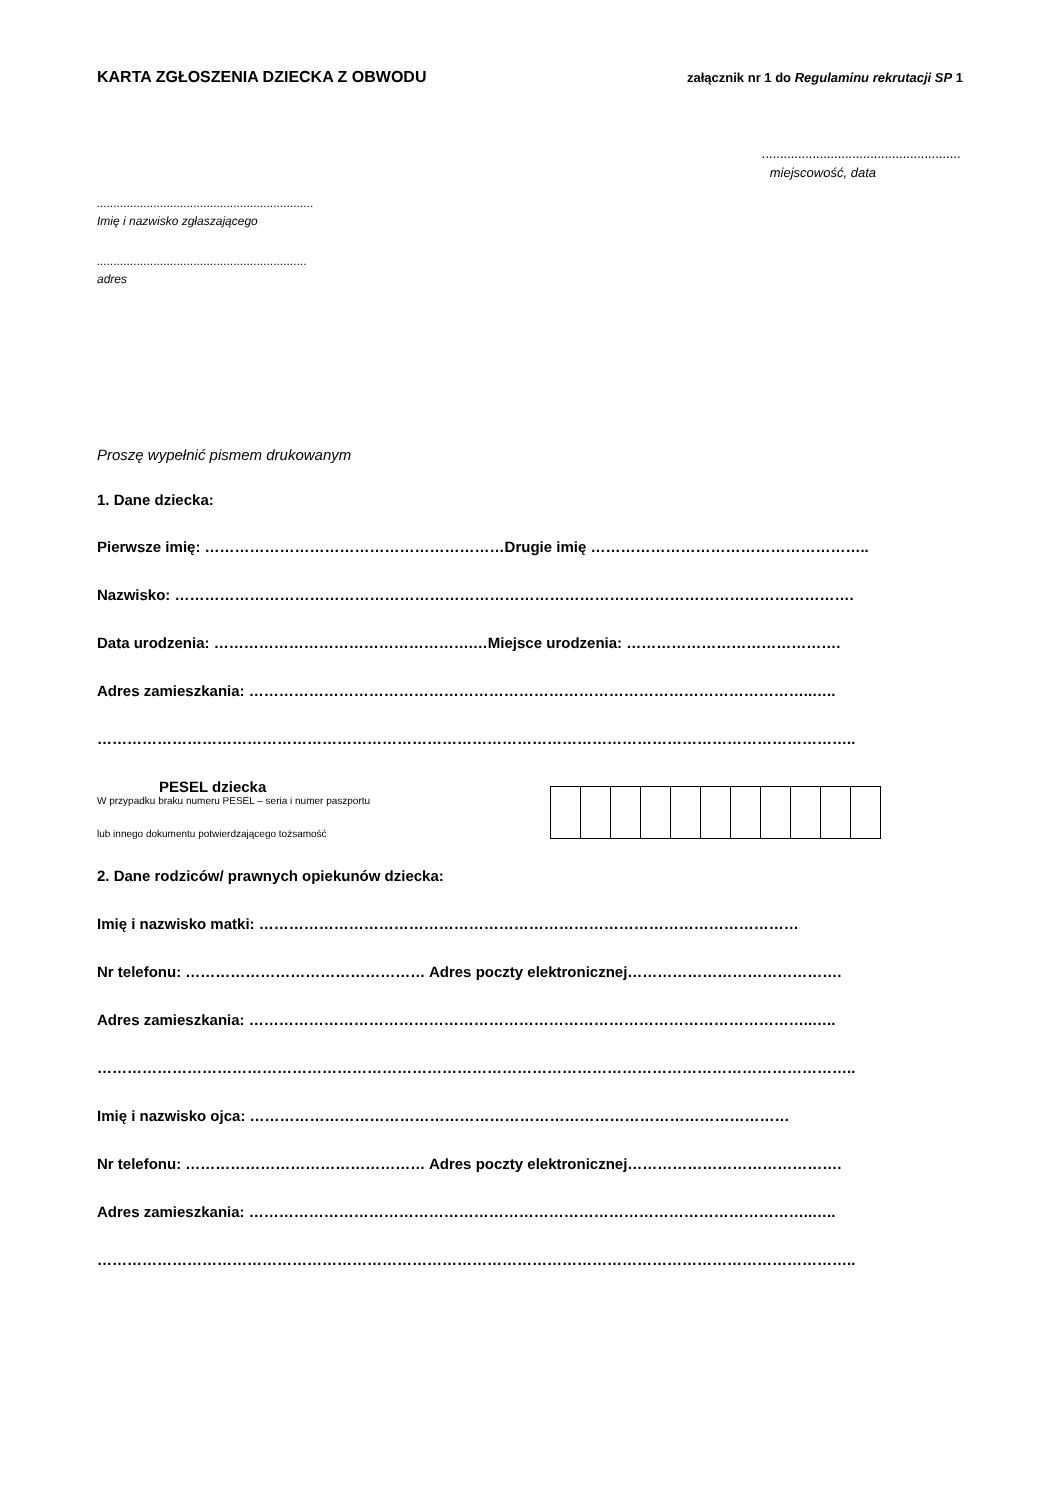KARTA ZGŁOSZENIA DZIECKA Z OBWODU załącznik nr 1 do Regulaminu rekrutacji SP 1
.......................................................
miejscowość, data
.................................................................
Imię i nazwisko zgłaszającego
...............................................................
adres
Proszę wypełnić pismem drukowanym
1. Dane dziecka:
Pierwsze imię: ……………………………………………………Drugie imię ………………………………………………..
Nazwisko: ……………………………………………………………………………………………………………………….
Data urodzenia: …………………………………………….…Miejsce urodzenia: …………………………………….
Adres zamieszkania: …………………………………………………………………………………………………..…..
……………………………………………………………………………………………………………………………………..
PESEL dziecka
W przypadku braku numeru PESEL – seria i numer paszportu
lub innego dokumentu potwierdzającego tożsamość
2. Dane rodziców/ prawnych opiekunów dziecka:
Imię i nazwisko matki: ………………………………………………………………………………………………
Nr telefonu: ………………………………………… Adres poczty elektronicznej…………………………………….
Adres zamieszkania: …………………………………………………………………………………………………..…..
……………………………………………………………………………………………………………………………………..
Imię i nazwisko ojca: ………………………………………………………………………………………………
Nr telefonu: ………………………………………… Adres poczty elektronicznej…………………………………….
Adres zamieszkania: …………………………………………………………………………………………………..…..
……………………………………………………………………………………………………………………………………..